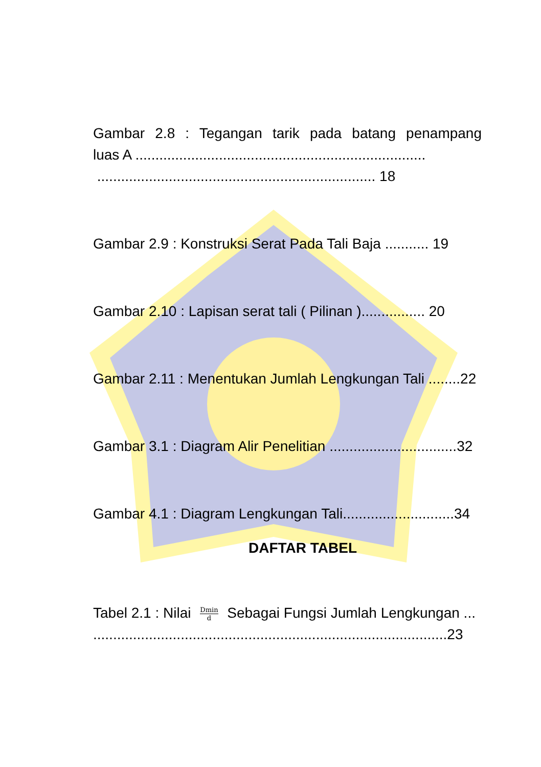Gambar 2.8 : Tegangan tarik pada batang penampang
luas A .........................................................................
...................................................................... 18
Gambar 2.9 : Konstruksi Serat Pada Tali Baja ........... 19
Gambar 2.10 : Lapisan serat tali ( Pilinan )................ 20
Gambar 2.11 : Menentukan Jumlah Lengkungan Tali ........22
Gambar 3.1 : Diagram Alir Penelitian ................................32
Gambar 4.1 : Diagram Lengkungan Tali............................34
DAFTAR TABEL
Tabel 2.1 : Nilai Dmin d Sebagai Fungsi Jumlah Lengkungan ...
.........................................................................................23